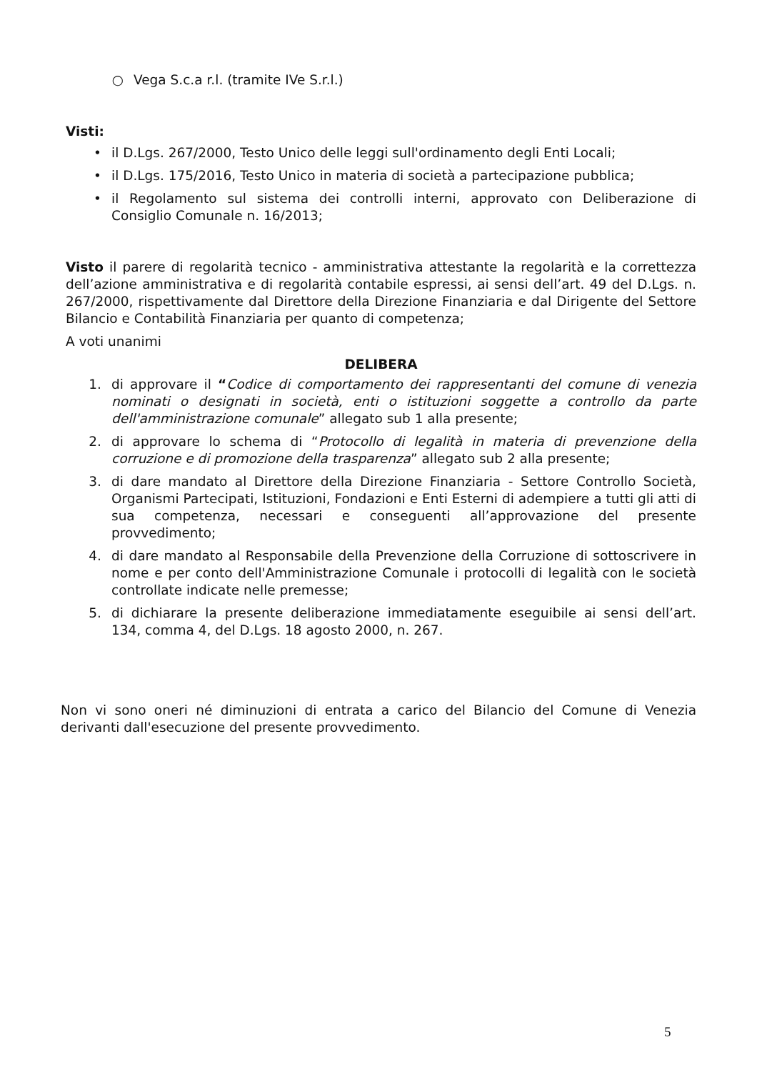○ Vega S.c.a r.l. (tramite IVe S.r.l.)
Visti:
• il D.Lgs. 267/2000, Testo Unico delle leggi sull'ordinamento degli Enti Locali;
• il D.Lgs. 175/2016, Testo Unico in materia di società a partecipazione pubblica;
• il Regolamento sul sistema dei controlli interni, approvato con Deliberazione di Consiglio Comunale n. 16/2013;
Visto il parere di regolarità tecnico - amministrativa attestante la regolarità e la correttezza dell’azione amministrativa e di regolarità contabile espressi, ai sensi dell’art. 49 del D.Lgs. n. 267/2000, rispettivamente dal Direttore della Direzione Finanziaria e dal Dirigente del Settore Bilancio e Contabilità Finanziaria per quanto di competenza;
A voti unanimi
DELIBERA
1. di approvare il “Codice di comportamento dei rappresentanti del comune di venezia nominati o designati in società, enti o istituzioni soggette a controllo da parte dell'amministrazione comunale” allegato sub 1 alla presente;
2. di approvare lo schema di “Protocollo di legalità in materia di prevenzione della corruzione e di promozione della trasparenza” allegato sub 2 alla presente;
3. di dare mandato al Direttore della Direzione Finanziaria - Settore Controllo Società, Organismi Partecipati, Istituzioni, Fondazioni e Enti Esterni di adempiere a tutti gli atti di sua competenza, necessari e conseguenti all’approvazione del presente provvedimento;
4. di dare mandato al Responsabile della Prevenzione della Corruzione di sottoscrivere in nome e per conto dell'Amministrazione Comunale i protocolli di legalità con le società controllate indicate nelle premesse;
5. di dichiarare la presente deliberazione immediatamente eseguibile ai sensi dell’art. 134, comma 4, del D.Lgs. 18 agosto 2000, n. 267.
Non vi sono oneri né diminuzioni di entrata a carico del Bilancio del Comune di Venezia derivanti dall'esecuzione del presente provvedimento.
5